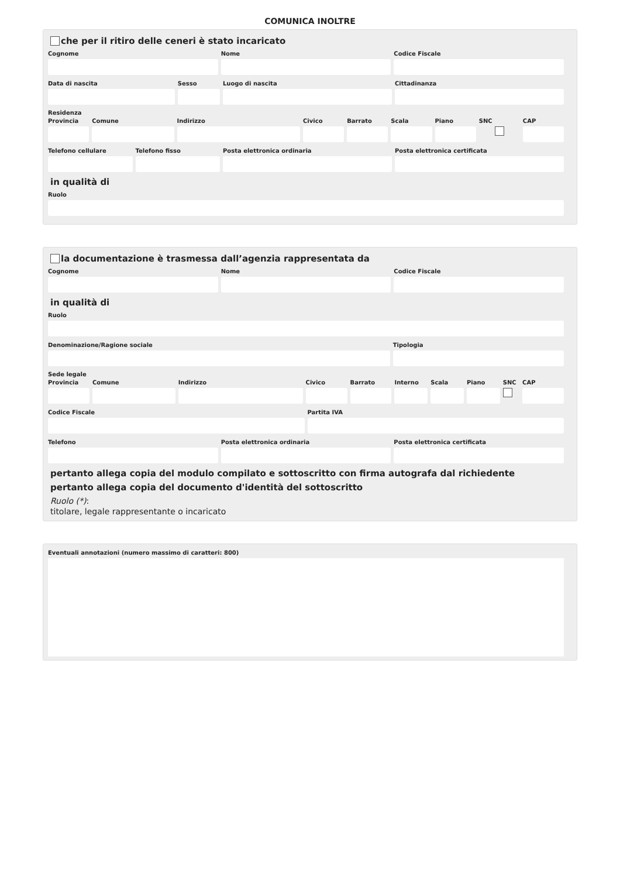COMUNICA INOLTRE
che per il ritiro delle ceneri è stato incaricato
Cognome Nome Codice Fiscale
Data di nascita Sesso Luogo di nascita Cittadinanza
Residenza
Provincia Comune Indirizzo Civico Barrato Scala Piano SNC CAP
Telefono cellulare Telefono fisso Posta elettronica ordinaria Posta elettronica certificata
in qualità di
Ruolo
la documentazione è trasmessa dall’agenzia rappresentata da
Cognome Nome Codice Fiscale
in qualità di
Ruolo
Denominazione/Ragione sociale Tipologia
Sede legale
Provincia Comune Indirizzo Civico Barrato Interno Scala Piano SNC CAP
Codice Fiscale Partita IVA
Telefono Posta elettronica ordinaria Posta elettronica certificata
pertanto allega copia del modulo compilato e sottoscritto con firma autografa dal richiedente
pertanto allega copia del documento d'identità del sottoscritto
Ruolo (*):
titolare, legale rappresentante o incaricato
Eventuali annotazioni (numero massimo di caratteri: 800)